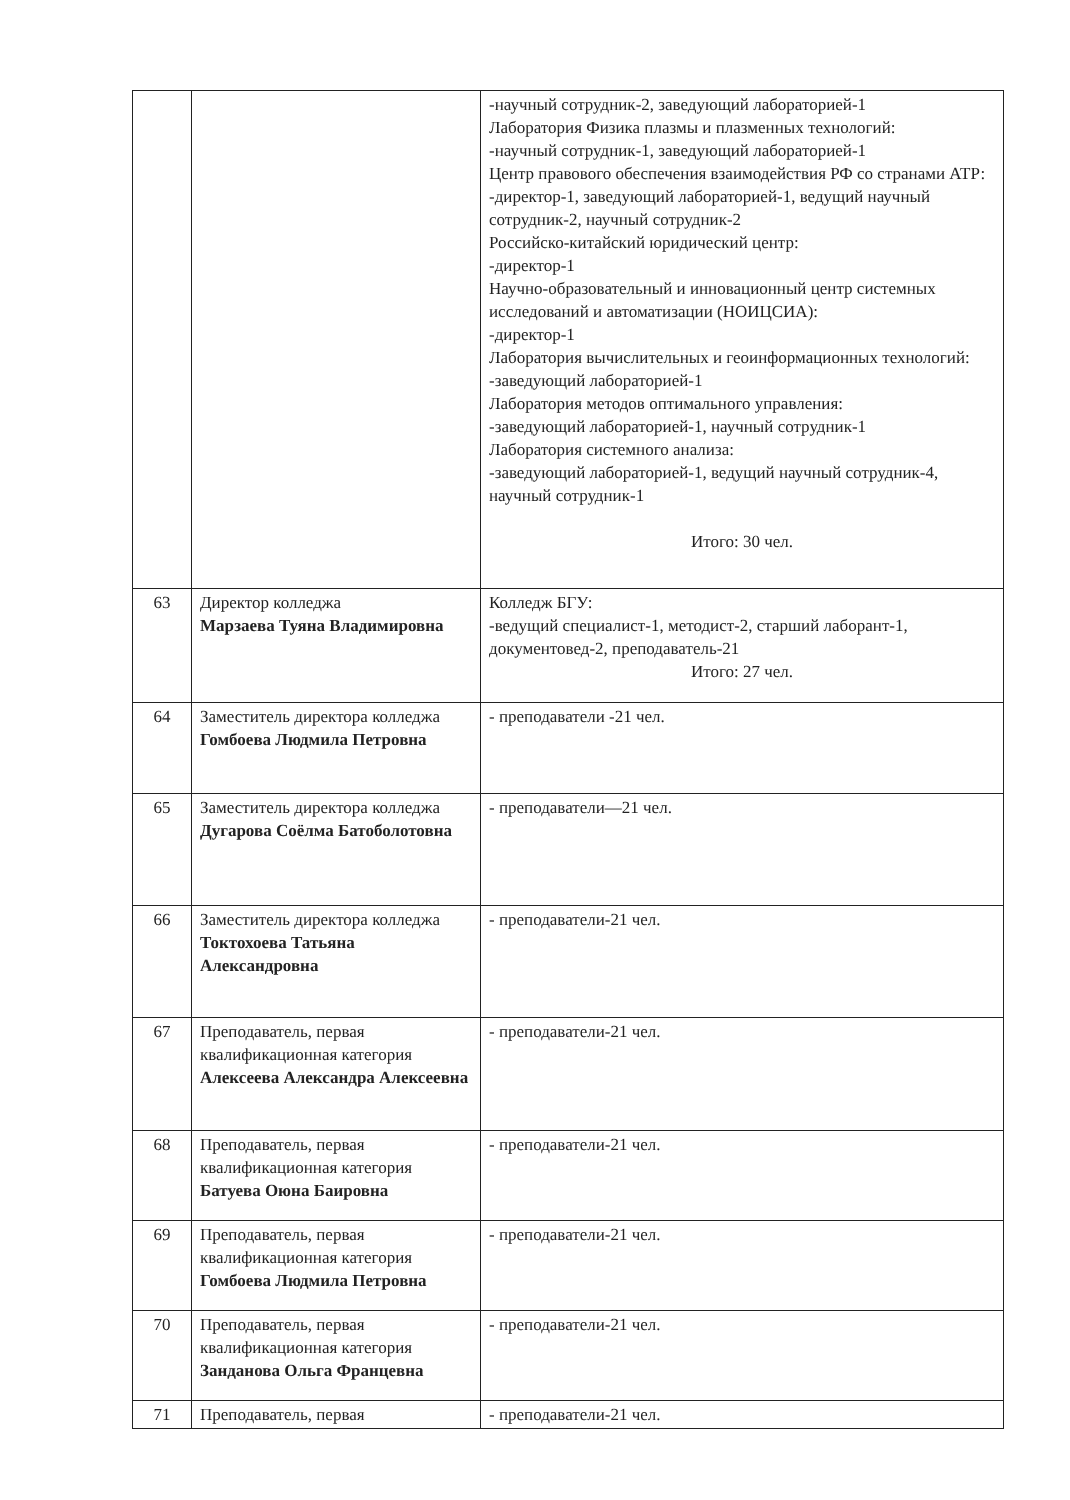| | | -научный сотрудник-2, заведующий лабораторией-1 Лаборатория Физика плазмы и плазменных технологий: -научный сотрудник-1, заведующий лабораторией-1 Центр правового обеспечения взаимодействия РФ со странами АТР: -директор-1, заведующий лабораторией-1, ведущий научный сотрудник-2, научный сотрудник-2 Российско-китайский юридический центр: -директор-1 Научно-образовательный и инновационный центр системных исследований и автоматизации (НОИЦСИА): -директор-1 Лаборатория вычислительных и геоинформационных технологий: -заведующий лабораторией-1 Лаборатория методов оптимального управления: -заведующий лабораторией-1, научный сотрудник-1 Лаборатория системного анализа: -заведующий лабораторией-1, ведущий научный сотрудник-4, научный сотрудник-1 Итого: 30 чел. |
| 63 | Директор колледжа Марзаева Туяна Владимировна | Колледж БГУ: -ведущий специалист-1, методист-2, старший лаборант-1, документовед-2, преподаватель-21 Итого: 27 чел. |
| 64 | Заместитель директора колледжа Гомбоева Людмила Петровна | - преподаватели -21 чел. |
| 65 | Заместитель директора колледжа Дугарова Соёлма Батоболотовна | - преподаватели—21 чел. |
| 66 | Заместитель директора колледжа Токтохоева Татьяна Александровна | - преподаватели-21 чел. |
| 67 | Преподаватель, первая квалификационная категория Алексеева Александра Алексеевна | - преподаватели-21 чел. |
| 68 | Преподаватель, первая квалификационная категория Батуева Оюна Баировна | - преподаватели-21 чел. |
| 69 | Преподаватель, первая квалификационная категория Гомбоева Людмила Петровна | - преподаватели-21 чел. |
| 70 | Преподаватель, первая квалификационная категория Занданова Ольга Францевна | - преподаватели-21 чел. |
| 71 | Преподаватель, первая | - преподаватели-21 чел. |